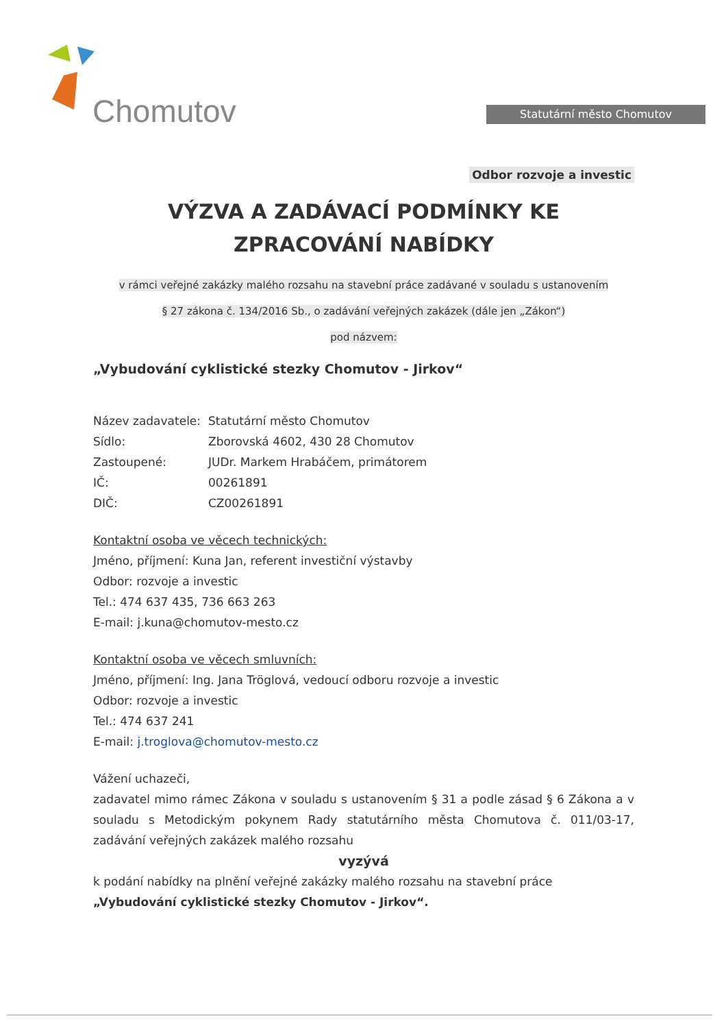Chomutov Statutární město Chomutov
Odbor rozvoje a investic
VÝZVA A ZADÁVACÍ PODMÍNKY KE ZPRACOVÁNÍ NABÍDKY
v rámci veřejné zakázky malého rozsahu na stavební práce zadávané v souladu s ustanovením
§ 27 zákona č. 134/2016 Sb., o zadávání veřejných zakázek (dále jen „Zákon“)
pod názvem:
„Vybudování cyklistické stezky Chomutov - Jirkov“
Název zadavatele: Statutární město Chomutov
Sídlo: Zborovská 4602, 430 28 Chomutov
Zastoupené: JUDr. Markem Hrabáčem, primátorem
IČ: 00261891
DIČ: CZ00261891
Kontaktní osoba ve věcech technických:
Jméno, příjmení: Kuna Jan, referent investiční výstavby
Odbor: rozvoje a investic
Tel.: 474 637 435, 736 663 263
E-mail: j.kuna@chomutov-mesto.cz
Kontaktní osoba ve věcech smluvních:
Jméno, příjmení: Ing. Jana Tröglová, vedoucí odboru rozvoje a investic
Odbor: rozvoje a investic
Tel.: 474 637 241
E-mail: j.troglova@chomutov-mesto.cz
Vážení uchazeči,
zadavatel mimo rámec Zákona v souladu s ustanovením § 31 a podle zásad § 6 Zákona a v souladu s Metodickým pokynem Rady statutárního města Chomutova č. 011/03-17, zadávání veřejných zakázek malého rozsahu
vyzývá
k podání nabídky na plnění veřejné zakázky malého rozsahu na stavební práce
„Vybudování cyklistické stezky Chomutov - Jirkov“.